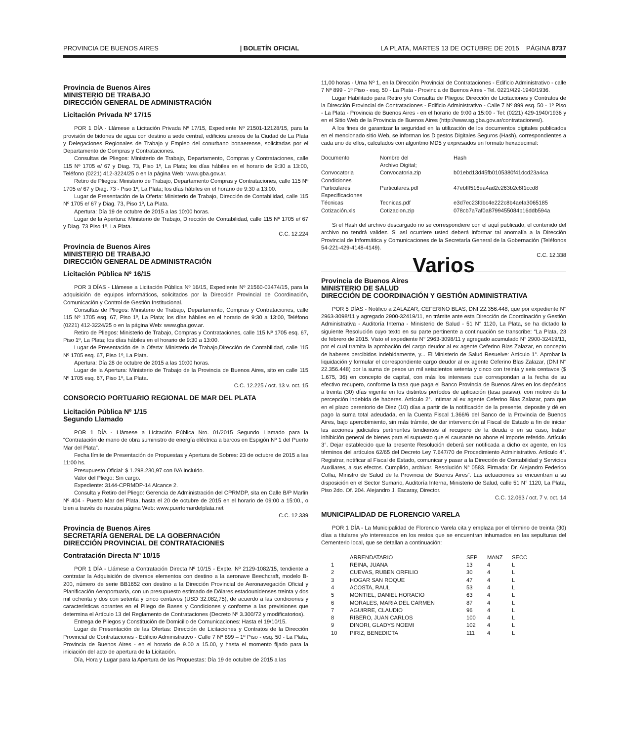PROVINCIA DE BUENOS AIRES | BOLETÍN OFICIAL LA PLATA, MARTES 13 DE OCTUBRE DE 2015 PÁGINA 8737
Provincia de Buenos Aires
MINISTERIO DE TRABAJO
DIRECCIÓN GENERAL DE ADMINISTRACIÓN
Licitación Privada Nº 17/15
POR 1 DÍA - Llámese a Licitación Privada Nº 17/15, Expediente Nº 21501-12128/15, para la provisión de bidones de agua con destino a sede central, edificios anexos de la Ciudad de La Plata y Delegaciones Regionales de Trabajo y Empleo del conurbano bonaerense, solicitadas por el Departamento de Compras y Contrataciones.
Consultas de Pliegos: Ministerio de Trabajo, Departamento, Compras y Contrataciones, calle 115 Nº 1705 e/ 67 y Diag. 73, Piso 1º, La Plata; los días hábiles en el horario de 9:30 a 13:00, Teléfono (0221) 412-3224/25 o en la página Web: www.gba.gov.ar.
Retiro de Pliegos: Ministerio de Trabajo, Departamento Compras y Contrataciones, calle 115 Nº 1705 e/ 67 y Diag. 73 - Piso 1º, La Plata; los días hábiles en el horario de 9:30 a 13:00.
Lugar de Presentación de la Oferta: Ministerio de Trabajo, Dirección de Contabilidad, calle 115 Nº 1705 e/ 67 y Diag. 73, Piso 1º, La Plata.
Apertura: Día 19 de octubre de 2015 a las 10:00 horas.
Lugar de la Apertura: Ministerio de Trabajo, Dirección de Contabilidad, calle 115 Nº 1705 e/ 67 y Diag. 73 Piso 1º, La Plata.
C.C. 12.224
Provincia de Buenos Aires
MINISTERIO DE TRABAJO
DIRECCIÓN GENERAL DE ADMINISTRACIÓN
Licitación Pública Nº 16/15
POR 3 DÍAS - Llámese a Licitación Pública Nº 16/15, Expediente Nº 21560-03474/15, para la adquisición de equipos informáticos, solicitados por la Dirección Provincial de Coordinación, Comunicación y Control de Gestión Institucional.
Consultas de Pliegos: Ministerio de Trabajo, Departamento, Compras y Contrataciones, calle 115 Nº 1705 esq. 67, Piso 1º, La Plata; los días hábiles en el horario de 9:30 a 13:00, Teléfono (0221) 412-3224/25 o en la página Web: www.gba.gov.ar.
Retiro de Pliegos: Ministerio de Trabajo, Compras y Contrataciones, calle 115 Nº 1705 esq. 67, Piso 1º, La Plata; los días hábiles en el horario de 9:30 a 13:00.
Lugar de Presentación de la Oferta: Ministerio de Trabajo,Dirección de Contabilidad, calle 115 Nº 1705 esq. 67, Piso 1º, La Plata.
Apertura: Día 28 de octubre de 2015 a las 10:00 horas.
Lugar de la Apertura: Ministerio de Trabajo de la Provincia de Buenos Aires, sito en calle 115 Nº 1705 esq. 67, Piso 1º, La Plata.
C.C. 12.225 / oct. 13 v. oct. 15
CONSORCIO PORTUARIO REGIONAL DE MAR DEL PLATA
Licitación Pública Nº 1/15
Segundo Llamado
POR 1 DÍA - Llámese a Licitación Pública Nro. 01/2015 Segundo Llamado para la “Contratación de mano de obra suministro de energía eléctrica a barcos en Espigón Nº 1 del Puerto Mar del Plata”.
Fecha límite de Presentación de Propuestas y Apertura de Sobres: 23 de octubre de 2015 a las 11:00 hs.
Presupuesto Oficial: $ 1.298.230,97 con IVA incluido.
Valor del Pliego: Sin cargo.
Expediente: 3144-CPRMDP-14 Alcance 2.
Consulta y Retiro del Pliego: Gerencia de Administración del CPRMDP, sita en Calle B/P Marlin Nº 404 - Puerto Mar del Plata, hasta el 20 de octubre de 2015 en el horario de 09:00 a 15:00., o bien a través de nuestra página Web: www.puertomardelplata.net
C.C. 12.339
Provincia de Buenos Aires
SECRETARÍA GENERAL DE LA GOBERNACIÓN
DIRECCIÓN PROVINCIAL DE CONTRATACIONES
Contratación Directa Nº 10/15
POR 1 DÍA - Llámese a Contratación Directa Nº 10/15 - Expte. Nº 2129-1082/15, tendiente a contratar la Adquisición de diversos elementos con destino a la aeronave Beechcraft, modelo B-200, número de serie BB1652 con destino a la Dirección Provincial de Aeronavegación Oficial y Planificación Aeroportuaria, con un presupuesto estimado de Dólares estadounidenses treinta y dos mil ochenta y dos con setenta y cinco centavos (USD 32.082,75), de acuerdo a las condiciones y características obrantes en el Pliego de Bases y Condiciones y conforme a las previsiones que determina el Artículo 13 del Reglamento de Contrataciones (Decreto Nº 3.300/72 y modificatorios).
Entrega de Pliegos y Constitución de Domicilio de Comunicaciones: Hasta el 19/10/15.
Lugar de Presentación de las Ofertas: Dirección de Licitaciones y Contratos de la Dirección Provincial de Contrataciones - Edificio Administrativo - Calle 7 Nº 899 – 1º Piso - esq. 50 - La Plata, Provincia de Buenos Aires - en el horario de 9.00 a 15.00, y hasta el momento fijado para la iniciación del acto de apertura de la Licitación.
Día, Hora y Lugar para la Apertura de las Propuestas: Día 19 de octubre de 2015 a las
11,00 horas - Urna Nº 1, en la Dirección Provincial de Contrataciones - Edificio Administrativo - calle 7 Nº 899 - 1º Piso - esq. 50 - La Plata - Provincia de Buenos Aires - Tel. 0221/429-1940/1936.
Lugar Habilitado para Retiro y/o Consulta de Pliegos: Dirección de Licitaciones y Contratos de la Dirección Provincial de Contrataciones - Edificio Administrativo - Calle 7 Nº 899 esq. 50 - 1º Piso - La Plata - Provincia de Buenos Aires - en el horario de 9:00 a 15:00 - Tel: (0221) 429-1940/1936 y en el Sitio Web de la Provincia de Buenos Aires (http://www.sg.gba.gov.ar/contrataciones/).
A los fines de garantizar la seguridad en la utilización de los documentos digitales publicados en el mencionado sitio Web, se informan los Digestos Digitales Seguros (Hash), correspondientes a cada uno de ellos, calculados con algoritmo MD5 y expresados en formato hexadecimal:
| Documento | Nombre del Archivo Digital; | Hash |
| --- | --- | --- |
| Convocatoria | Convocatoria.zip | b01ebd13d45fb0105380f41dcd23a4ca |
| Condiciones Particulares | Particulares.pdf | 47ebfff516ea4ad2c263b2c8f1ccd8 |
| Especificaciones Técnicas | Tecnicas.pdf | e3d7ec23fdbc4e222c8b4aefa3065185 |
| Cotización.xls | Cotizacion.zip | 078cb7a7af0a8799455084b16ddb594a |
Si el Hash del archivo descargado no se correspondiere con el aquí publicado, el contenido del archivo no tendrá validez. Si así ocurriere usted deberá informar tal anomalía a la Dirección Provincial de Informática y Comunicaciones de la Secretaría General de la Gobernación (Teléfonos 54-221-429-4148-4149).
C.C. 12.338
Varios
Provincia de Buenos Aires
MINISTERIO DE SALUD
DIRECCIÓN DE COORDINACIÓN Y GESTIÓN ADMINISTRATIVA
POR 5 DÍAS - Notifico a ZALAZAR, CEFERINO BLAS, DNI 22.356.448, que por expediente N° 2963-3098/11 y agregado 2900-32419/11, en trámite ante esta Dirección de Coordinación y Gestión Administrativa - Auditoría Interna - Ministerio de Salud - 51 N° 1120, La Plata, se ha dictado la siguiente Resolución cuyo texto en su parte pertinente a continuación se transcribe: “La Plata, 23 de febrero de 2015. Visto el expediente N° 2963-3098/11 y agregado acumulado N° 2900-32419/11, por el cual tramita la aprobación del cargo deudor al ex agente Ceferino Blas Zalazar, en concepto de haberes percibidos indebidamente, y... El Ministerio de Salud Resuelve: Artículo 1°. Aprobar la liquidación y formular el correspondiente cargo deudor al ex agente Ceferino Blas Zalazar, (DNI N° 22.356.448) por la suma de pesos un mil seiscientos setenta y cinco con treinta y seis centavos ($ 1.675, 36) en concepto de capital, con más los intereses que correspondan a la fecha de su efectivo recupero, conforme la tasa que paga el Banco Provincia de Buenos Aires en los depósitos a treinta (30) días vigente en los distintos períodos de aplicación (tasa pasiva), con motivo de la percepción indebida de haberes. Artículo 2°. Intimar al ex agente Ceferino Blas Zalazar, para que en el plazo perentorio de Diez (10) días a partir de la notificación de la presente, deposite y dé en pago la suma total adeudada, en la Cuenta Fiscal 1.366/6 del Banco de la Provincia de Buenos Aires, bajo apercibimiento, sin más trámite, de dar intervención al Fiscal de Estado a fin de iniciar las acciones judiciales pertinentes tendientes al recupero de la deuda o en su caso, trabar inhibición general de bienes para el supuesto que el causante no abone el importe referido. Artículo 3°. Dejar establecido que la presente Resolución deberá ser notificada a dicho ex agente, en los términos del artículos 62/65 del Decreto Ley 7.647/70 de Procedimiento Administrativo. Artículo 4°. Registrar, notificar al Fiscal de Estado, comunicar y pasar a la Dirección de Contabilidad y Servicios Auxiliares, a sus efectos. Cumplido, archivar. Resolución N° 0583. Firmada: Dr. Alejandro Federico Collia, Ministro de Salud de la Provincia de Buenos Aires”. Las actuaciones se encuentran a su disposición en el Sector Sumario, Auditoría Interna, Ministerio de Salud, calle 51 N° 1120, La Plata, Piso 2do. Of. 204. Alejandro J. Escaray, Director.
C.C. 12.063 / oct. 7 v. oct. 14
MUNICIPALIDAD DE FLORENCIO VARELA
POR 1 DÍA - La Municipalidad de Florencio Varela cita y emplaza por el término de treinta (30) días a titulares y/o interesados en los restos que se encuentran inhumados en las sepulturas del Cementerio local, que se detallan a continuación:
| | ARRENDATARIO | SEP | MANZ | SECC |
| --- | --- | --- | --- | --- |
| 1 | REINA, JUANA | 13 | 4 | L |
| 2 | CUEVAS, RUBEN ORFILIO | 30 | 4 | L |
| 3 | HOGAR SAN ROQUE | 47 | 4 | L |
| 4 | ACOSTA, RAUL | 53 | 4 | L |
| 5 | MONTIEL, DANIEL HORACIO | 63 | 4 | L |
| 6 | MORALES, MARIA DEL CARMEN | 87 | 4 | L |
| 7 | AGUIRRE, CLAUDIO | 96 | 4 | L |
| 8 | RIBERO, JUAN CARLOS | 100 | 4 | L |
| 9 | DINORI, GLADYS NOEMI | 102 | 4 | L |
| 10 | PIRIZ, BENEDICTA | 111 | 4 | L |